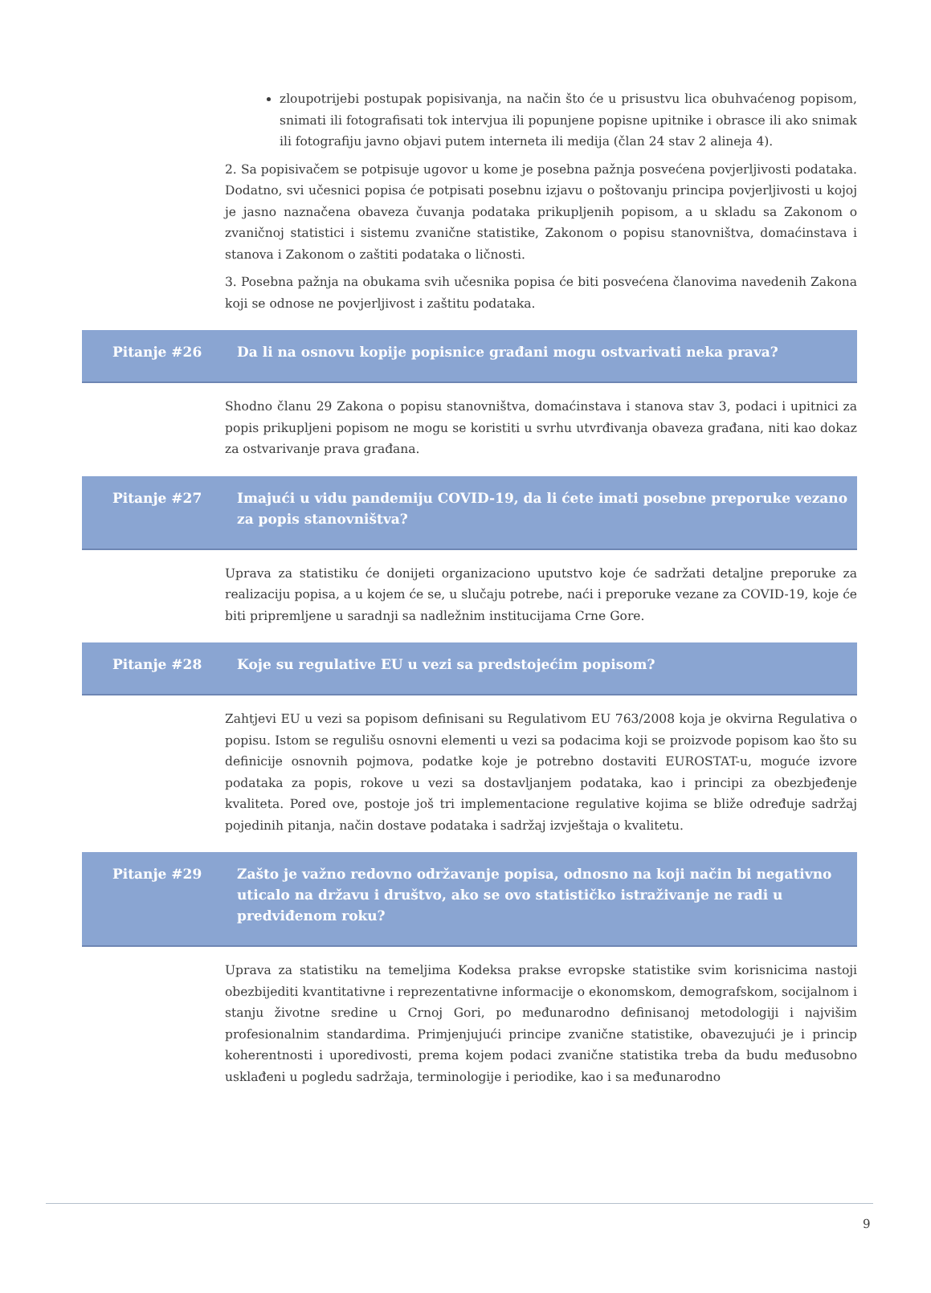zloupotrijebi postupak popisivanja, na način što će u prisustvu lica obuhvaćenog popisom, snimati ili fotografisati tok intervjua ili popunjene popisne upitnike i obrasce ili ako snimak ili fotografiju javno objavi putem interneta ili medija (član 24 stav 2 alineja 4).
2. Sa popisivačem se potpisuje ugovor u kome je posebna pažnja posvećena povjerljivosti podataka. Dodatno, svi učesnici popisa će potpisati posebnu izjavu o poštovanju principa povjerljivosti u kojoj je jasno naznačena obaveza čuvanja podataka prikupljenih popisom, a u skladu sa Zakonom o zvaničnoj statistici i sistemu zvanične statistike, Zakonom o popisu stanovništva, domaćinstava i stanova i Zakonom o zaštiti podataka o ličnosti.
3. Posebna pažnja na obukama svih učesnika popisa će biti posvećena članovima navedenih Zakona koji se odnose ne povjerljivost i zaštitu podataka.
Pitanje #26 Da li na osnovu kopije popisnice građani mogu ostvarivati neka prava?
Shodno članu 29 Zakona o popisu stanovništva, domaćinstava i stanova stav 3, podaci i upitnici za popis prikupljeni popisom ne mogu se koristiti u svrhu utvrđivanja obaveza građana, niti kao dokaz za ostvarivanje prava građana.
Pitanje #27 Imajući u vidu pandemiju COVID-19, da li ćete imati posebne preporuke vezano za popis stanovništva?
Uprava za statistiku će donijeti organizaciono uputstvo koje će sadržati detaljne preporuke za realizaciju popisa, a u kojem će se, u slučaju potrebe, naći i preporuke vezane za COVID-19, koje će biti pripremljene u saradnji sa nadležnim institucijama Crne Gore.
Pitanje #28 Koje su regulative EU u vezi sa predstojećim popisom?
Zahtjevi EU u vezi sa popisom definisani su Regulativom EU 763/2008 koja je okvirna Regulativa o popisu. Istom se regulišu osnovni elementi u vezi sa podacima koji se proizvode popisom kao što su definicije osnovnih pojmova, podatke koje je potrebno dostaviti EUROSTAT-u, moguće izvore podataka za popis, rokove u vezi sa dostavljanjem podataka, kao i principi za obezbjeđenje kvaliteta. Pored ove, postoje još tri implementacione regulative kojima se bliže određuje sadržaj pojedinih pitanja, način dostave podataka i sadržaj izvještaja o kvalitetu.
Pitanje #29 Zašto je važno redovno održavanje popisa, odnosno na koji način bi negativno uticalo na državu i društvo, ako se ovo statističko istraživanje ne radi u predviđenom roku?
Uprava za statistiku na temeljima Kodeksa prakse evropske statistike svim korisnicima nastoji obezbijediti kvantitativne i reprezentativne informacije o ekonomskom, demografskom, socijalnom i stanju životne sredine u Crnoj Gori, po međunarodno definisanoj metodologiji i najvišim profesionalnim standardima. Primjenjujući principe zvanične statistike, obavezujući je i princip koherentnosti i uporedivosti, prema kojem podaci zvanične statistika treba da budu međusobno usklađeni u pogledu sadržaja, terminologije i periodike, kao i sa međunarodno
9